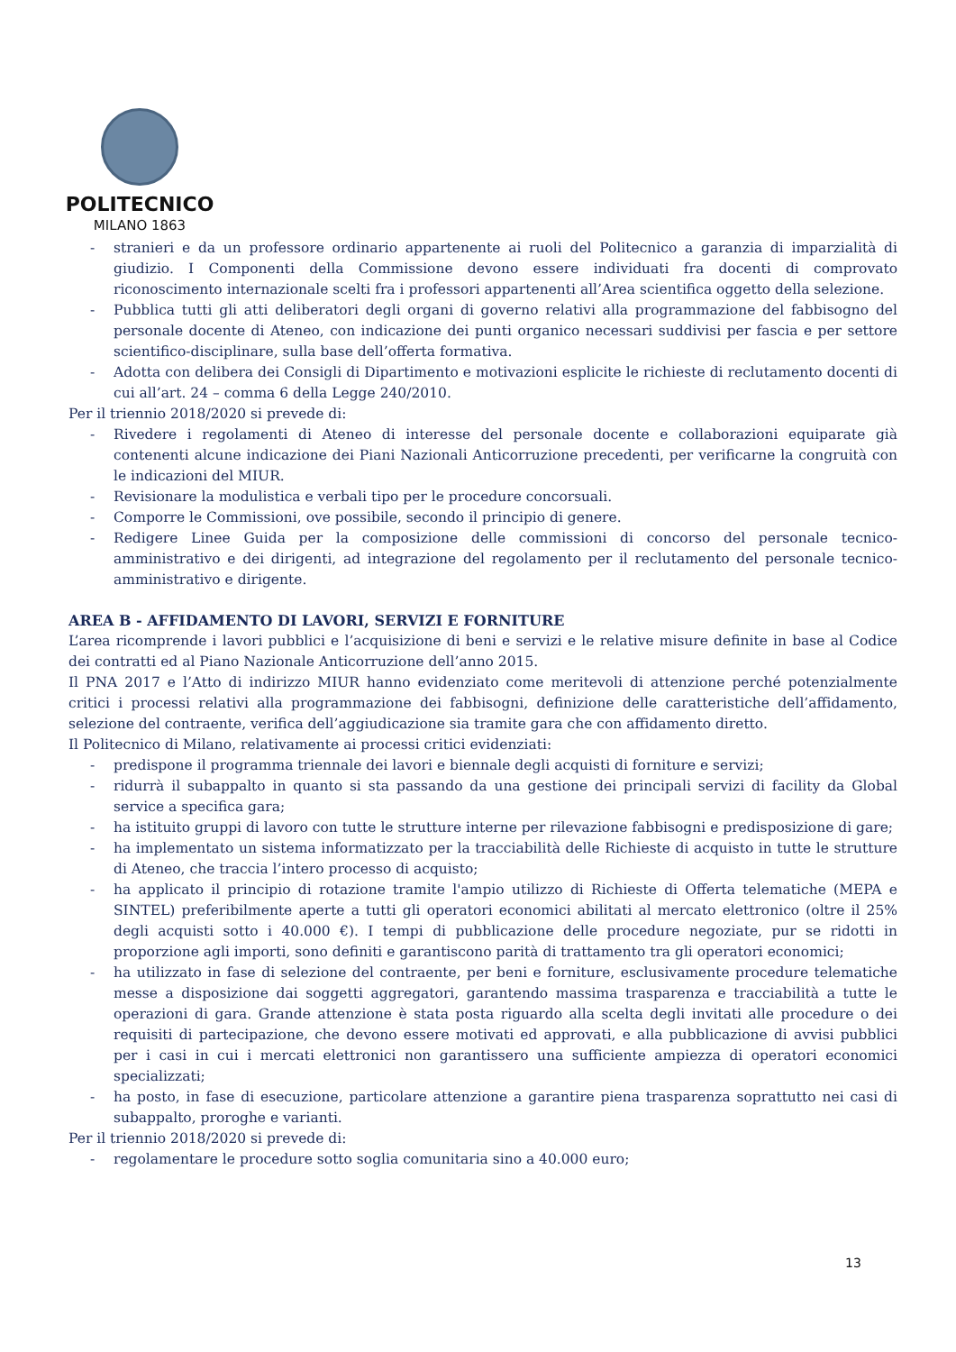POLITECNICO
MILANO 1863
- stranieri e da un professore ordinario appartenente ai ruoli del Politecnico a garanzia di imparzialità di giudizio. I Componenti della Commissione devono essere individuati fra docenti di comprovato riconoscimento internazionale scelti fra i professori appartenenti all’Area scientifica oggetto della selezione.
- Pubblica tutti gli atti deliberatori degli organi di governo relativi alla programmazione del fabbisogno del personale docente di Ateneo, con indicazione dei punti organico necessari suddivisi per fascia e per settore scientifico-disciplinare, sulla base dell’offerta formativa.
- Adotta con delibera dei Consigli di Dipartimento e motivazioni esplicite le richieste di reclutamento docenti di cui all’art. 24 – comma 6 della Legge 240/2010.
Per il triennio 2018/2020 si prevede di:
- Rivedere i regolamenti di Ateneo di interesse del personale docente e collaborazioni equiparate già contenenti alcune indicazione dei Piani Nazionali Anticorruzione precedenti, per verificarne la congruità con le indicazioni del MIUR.
- Revisionare la modulistica e verbali tipo per le procedure concorsuali.
- Comporre le Commissioni, ove possibile, secondo il principio di genere.
- Redigere Linee Guida per la composizione delle commissioni di concorso del personale tecnico-amministrativo e dei dirigenti, ad integrazione del regolamento per il reclutamento del personale tecnico-amministrativo e dirigente.
AREA B - AFFIDAMENTO DI LAVORI, SERVIZI E FORNITURE
L’area ricomprende i lavori pubblici e l’acquisizione di beni e servizi e le relative misure definite in base al Codice dei contratti ed al Piano Nazionale Anticorruzione dell’anno 2015.
Il PNA 2017 e l’Atto di indirizzo MIUR hanno evidenziato come meritevoli di attenzione perché potenzialmente critici i processi relativi alla programmazione dei fabbisogni, definizione delle caratteristiche dell’affidamento, selezione del contraente, verifica dell’aggiudicazione sia tramite gara che con affidamento diretto.
Il Politecnico di Milano, relativamente ai processi critici evidenziati:
- predispone il programma triennale dei lavori e biennale degli acquisti di forniture e servizi;
- ridurrà il subappalto in quanto si sta passando da una gestione dei principali servizi di facility da Global service a specifica gara;
- ha istituito gruppi di lavoro con tutte le strutture interne per rilevazione fabbisogni e predisposizione di gare;
- ha implementato un sistema informatizzato per la tracciabilità delle Richieste di acquisto in tutte le strutture di Ateneo, che traccia l’intero processo di acquisto;
- ha applicato il principio di rotazione tramite l'ampio utilizzo di Richieste di Offerta telematiche (MEPA e SINTEL) preferibilmente aperte a tutti gli operatori economici abilitati al mercato elettronico (oltre il 25% degli acquisti sotto i 40.000 €). I tempi di pubblicazione delle procedure negoziate, pur se ridotti in proporzione agli importi, sono definiti e garantiscono parità di trattamento tra gli operatori economici;
- ha utilizzato in fase di selezione del contraente, per beni e forniture, esclusivamente procedure telematiche messe a disposizione dai soggetti aggregatori, garantendo massima trasparenza e tracciabilità a tutte le operazioni di gara. Grande attenzione è stata posta riguardo alla scelta degli invitati alle procedure o dei requisiti di partecipazione, che devono essere motivati ed approvati, e alla pubblicazione di avvisi pubblici per i casi in cui i mercati elettronici non garantissero una sufficiente ampiezza di operatori economici specializzati;
- ha posto, in fase di esecuzione, particolare attenzione a garantire piena trasparenza soprattutto nei casi di subappalto, proroghe e varianti.
Per il triennio 2018/2020 si prevede di:
- regolamentare le procedure sotto soglia comunitaria sino a 40.000 euro;
13